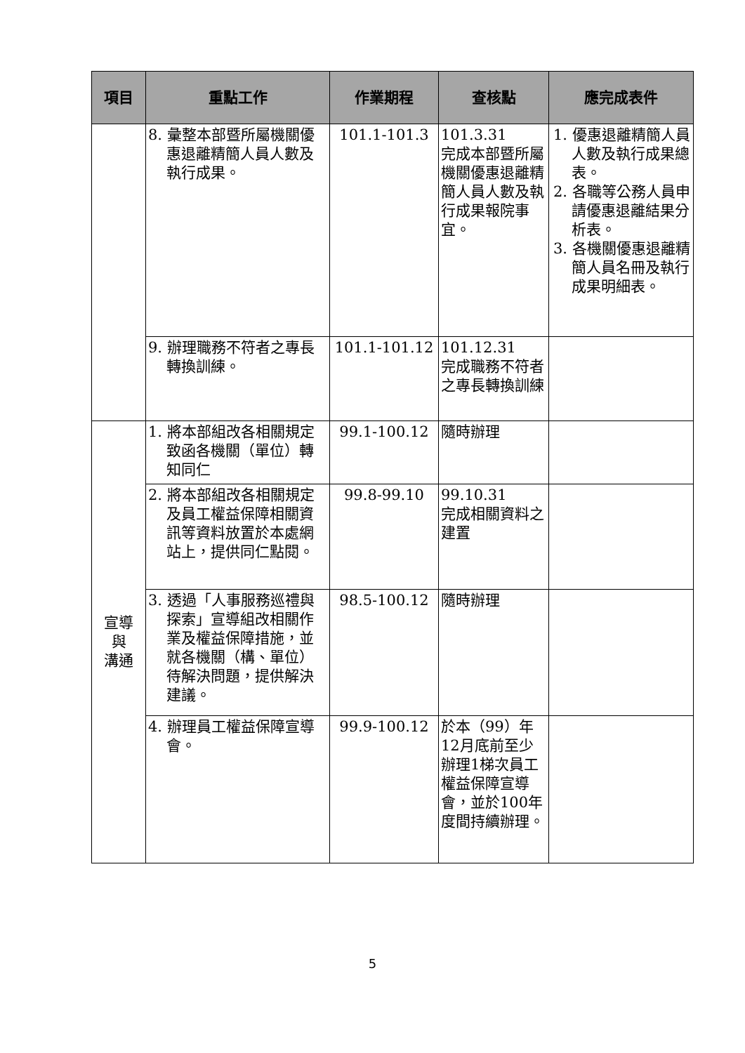| 項目 | 重點工作 | 作業期程 | 查核點 | 應完成表件 |
| --- | --- | --- | --- | --- |
| | 8. 彙整本部暨所屬機關優惠退離精簡人員人數及執行成果。 | 101.1-101.3 | 101.3.31 完成本部暨所屬機關優惠退離精簡人員人數及執行成果報院事宜。 | 1. 優惠退離精簡人員人數及執行成果總表。 2. 各職等公務人員申請優惠退離結果分析表。 3. 各機關優惠退離精簡人員名冊及執行成果明細表。 |
| | 9. 辦理職務不符者之專長轉換訓練。 | 101.1-101.12 | 101.12.31 完成職務不符者之專長轉換訓練 | |
| 宣導 與 溝通 | 1. 將本部組改各相關規定致函各機關（單位）轉知同仁 | 99.1-100.12 | 隨時辦理 | |
| | 2. 將本部組改各相關規定及員工權益保障相關資訊等資料放置於本處網站上，提供同仁點閱。 | 99.8-99.10 | 99.10.31 完成相關資料之建置 | |
| | 3. 透過「人事服務巡禮與探索」宣導組改相關作業及權益保障措施，並就各機關（構、單位）待解決問題，提供解決建議。 | 98.5-100.12 | 隨時辦理 | |
| | 4. 辦理員工權益保障宣導會。 | 99.9-100.12 | 於本（99）年12月底前至少辦理1梯次員工權益保障宣導會，並於100年度間持續辦理。 | |
5